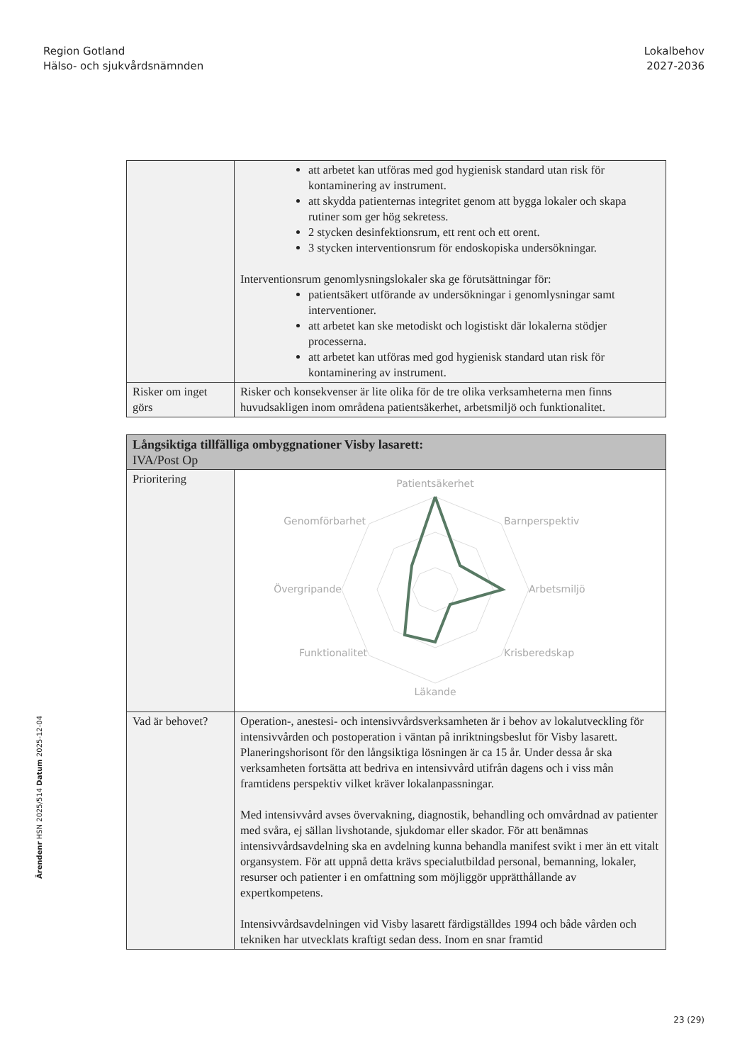Region Gotland
Hälso- och sjukvårdsnämnden
Lokalbehov
2027-2036
| | att arbetet kan utföras med god hygienisk standard utan risk för kontaminering av instrument. att skydda patienternas integritet genom att bygga lokaler och skapa rutiner som ger hög sekretess. 2 stycken desinfektionsrum, ett rent och ett orent. 3 stycken interventionsrum för endoskopiska undersökningar. Interventionsrum genomlysningslokaler ska ge förutsättningar för: patientsäkert utförande av undersökningar i genomlysningar samt interventioner. att arbetet kan ske metodiskt och logistiskt där lokalerna stödjer processerna. att arbetet kan utföras med god hygienisk standard utan risk för kontaminering av instrument. |
| Risker om inget görs | Risker och konsekvenser är lite olika för de tre olika verksamheterna men finns huvudsakligen inom områdena patientsäkerhet, arbetsmiljö och funktionalitet. |
| Långsiktiga tillfälliga ombyggnationer Visby lasarett: IVA/Post Op | |
| Prioritering | Patientsäkerhet Barnperspektiv Genomförbarhet Arbetsmiljö Övergripande Krisberedskap Funktionalitet Läkande |
| Vad är behovet? | Operation-, anestesi- och intensivvårdsverksamheten är i behov av lokalutveckling för intensivvården och postoperation i väntan på inriktningsbeslut för Visby lasarett. Planeringshorisont för den långsiktiga lösningen är ca 15 år. Under dessa år ska verksamheten fortsätta att bedriva en intensivvård utifrån dagens och i viss mån framtidens perspektiv vilket kräver lokalanpassningar. Med intensivvård avses övervakning, diagnostik, behandling och omvårdnad av patienter med svåra, ej sällan livshotande, sjukdomar eller skador. För att benämnas intensivvårdsavdelning ska en avdelning kunna behandla manifest svikt i mer än ett vitalt organsystem. För att uppnå detta krävs specialutbildad personal, bemanning, lokaler, resurser och patienter i en omfattning som möjliggör upprätthållande av expertkompetens. Intensivvårdsavdelningen vid Visby lasarett färdigställdes 1994 och både vården och tekniken har utvecklats kraftigt sedan dess. Inom en snar framtid |
Ärendenr HSN 2025/514 Datum 2025-12-04
23 (29)